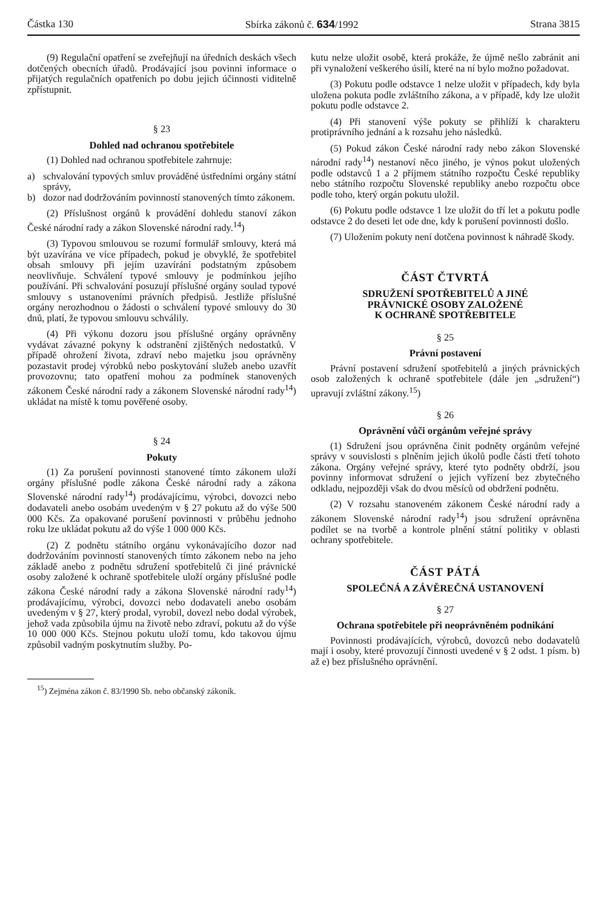Částka 130 Sbírka zákonů č. 634/1992 Strana 3815
(9) Regulační opatření se zveřejňují na úředních deskách všech dotčených obecních úřadů. Prodávající jsou povinni informace o přijatých regulačních opatřeních po dobu jejich účinnosti viditelně zpřístupnit.
§ 23
Dohled nad ochranou spotřebitele
(1) Dohled nad ochranou spotřebitele zahrnuje:
a) schvalování typových smluv prováděné ústředními orgány státní správy,
b) dozor nad dodržováním povinností stanovených tímto zákonem.
(2) Příslušnost orgánů k provádění dohledu stanoví zákon České národní rady a zákon Slovenské národní rady.<sup>14</sup>)
(3) Typovou smlouvou se rozumí formulář smlouvy, která má být uzavírána ve více případech, pokud je obvyklé, že spotřebitel obsah smlouvy při jejím uzavírání podstatným způsobem neovlivňuje. Schválení typové smlouvy je podmínkou jejího používání. Při schvalování posuzují příslušné orgány soulad typové smlouvy s ustanoveními právních předpisů. Jestliže příslušné orgány nerozhodnou o žádosti o schválení typové smlouvy do 30 dnů, platí, že typovou smlouvu schválily.
(4) Při výkonu dozoru jsou příslušné orgány oprávněny vydávat závazné pokyny k odstranění zjištěných nedostatků. V případě ohrožení života, zdraví nebo majetku jsou oprávněny pozastavit prodej výrobků nebo poskytování služeb anebo uzavřít provozovnu; tato opatření mohou za podmínek stanovených zákonem České národní rady a zákonem Slovenské národní rady<sup>14</sup>) ukládat na místě k tomu pověřené osoby.
§ 24
Pokuty
(1) Za porušení povinnosti stanovené tímto zákonem uloží orgány příslušné podle zákona České národní rady a zákona Slovenské národní rady<sup>14</sup>) prodávajícímu, výrobci, dovozci nebo dodavateli anebo osobám uvedeným v § 27 pokutu až do výše 500 000 Kčs. Za opakované porušení povinnosti v průběhu jednoho roku lze ukládat pokutu až do výše 1 000 000 Kčs.
(2) Z podnětu státního orgánu vykonávajícího dozor nad dodržováním povinností stanovených tímto zákonem nebo na jeho základě anebo z podnětu sdružení spotřebitelů či jiné právnické osoby založené k ochraně spotřebitele uloží orgány příslušné podle zákona České národní rady a zákona Slovenské národní rady<sup>14</sup>) prodávajícímu, výrobci, dovozci nebo dodavateli anebo osobám uvedeným v § 27, který prodal, vyrobil, dovezl nebo dodal výrobek, jehož vada způsobila újmu na životě nebo zdraví, pokutu až do výše 10 000 000 Kčs. Stejnou pokutu uloží tomu, kdo takovou újmu způsobil vadným poskytnutím služby. Po-
kutu nelze uložit osobě, která prokáže, že újmě nešlo zabránit ani při vynaložení veškerého úsilí, které na ní bylo možno požadovat.
(3) Pokutu podle odstavce 1 nelze uložit v případech, kdy byla uložena pokuta podle zvláštního zákona, a v případě, kdy lze uložit pokutu podle odstavce 2.
(4) Při stanovení výše pokuty se přihlíží k charakteru protiprávního jednání a k rozsahu jeho následků.
(5) Pokud zákon České národní rady nebo zákon Slovenské národní rady<sup>14</sup>) nestanoví něco jiného, je výnos pokut uložených podle odstavců 1 a 2 příjmem státního rozpočtu České republiky nebo státního rozpočtu Slovenské republiky anebo rozpočtu obce podle toho, který orgán pokutu uložil.
(6) Pokutu podle odstavce 1 lze uložit do tří let a pokutu podle odstavce 2 do deseti let ode dne, kdy k porušení povinnosti došlo.
(7) Uložením pokuty není dotčena povinnost k náhradě škody.
ČÁST ČTVRTÁ
SDRUŽENÍ SPOTŘEBITELŮ A JINÉ
PRÁVNICKÉ OSOBY ZALOŽENÉ
K OCHRANĚ SPOTŘEBITELE
§ 25
Právní postavení
Právní postavení sdružení spotřebitelů a jiných právnických osob založených k ochraně spotřebitele (dále jen „sdružení“) upravují zvláštní zákony.<sup>15</sup>)
§ 26
Oprávnění vůči orgánům veřejné správy
(1) Sdružení jsou oprávněna činit podněty orgánům veřejné správy v souvislosti s plněním jejich úkolů podle části třetí tohoto zákona. Orgány veřejné správy, které tyto podněty obdrží, jsou povinny informovat sdružení o jejich vyřízení bez zbytečného odkladu, nejpozději však do dvou měsíců od obdržení podnětu.
(2) V rozsahu stanoveném zákonem České národní rady a zákonem Slovenské národní rady<sup>14</sup>) jsou sdružení oprávněna podílet se na tvorbě a kontrole plnění státní politiky v oblasti ochrany spotřebitele.
ČÁST PÁTÁ
SPOLEČNÁ A ZÁVĚREČNÁ USTANOVENÍ
§ 27
Ochrana spotřebitele při neoprávněném podnikání
Povinnosti prodávajících, výrobců, dovozců nebo dodavatelů mají i osoby, které provozují činnosti uvedené v § 2 odst. 1 písm. b) až e) bez příslušného oprávnění.
<sup>15</sup>) Zejména zákon č. 83/1990 Sb. nebo občanský zákoník.